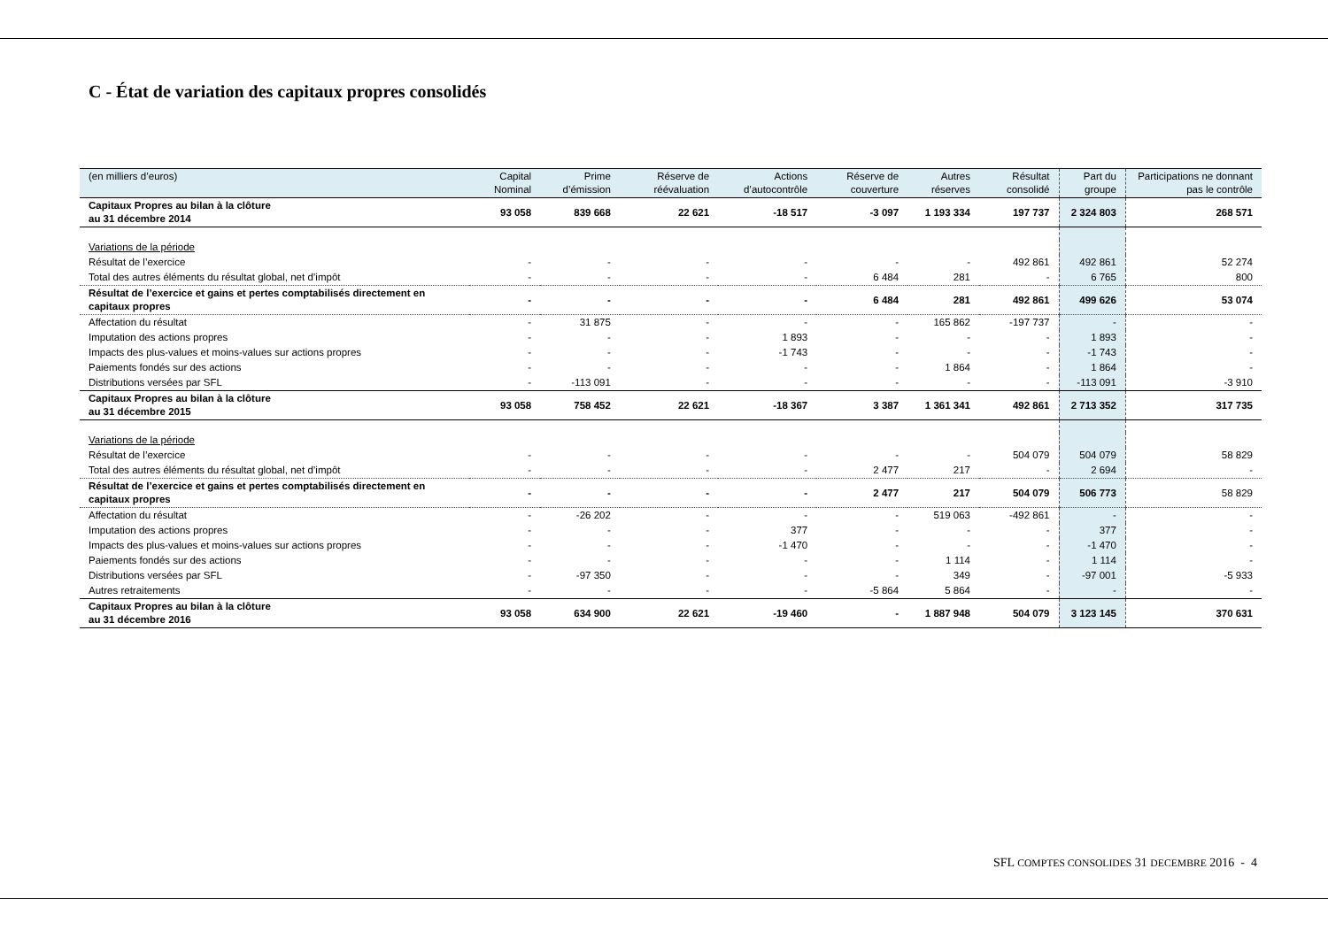C - État de variation des capitaux propres consolidés
| (en milliers d’euros) | Capital Nominal | Prime d’émission | Réserve de réévaluation | Actions d’autocontrôle | Réserve de couverture | Autres réserves | Résultat consolidé | Part du groupe | Participations ne donnant pas le contrôle |
| --- | --- | --- | --- | --- | --- | --- | --- | --- | --- |
| Capitaux Propres au bilan à la clôture au 31 décembre 2014 | 93 058 | 839 668 | 22 621 | -18 517 | -3 097 | 1 193 334 | 197 737 | 2 324 803 | 268 571 |
| Variations de la période | | | | | | | | | |
| Résultat de l’exercice | - | - | - | - | - | - | 492 861 | 492 861 | 52 274 |
| Total des autres éléments du résultat global, net d’impôt | - | - | - | - | 6 484 | 281 | - | 6 765 | 800 |
| Résultat de l’exercice et gains et pertes comptabilisés directement en capitaux propres | - | - | - | - | 6 484 | 281 | 492 861 | 499 626 | 53 074 |
| Affectation du résultat | - | 31 875 | - | - | - | 165 862 | -197 737 | - | - |
| Imputation des actions propres | - | - | - | 1 893 | - | - | - | 1 893 | - |
| Impacts des plus-values et moins-values sur actions propres | - | - | - | -1 743 | - | - | - | -1 743 | - |
| Paiements fondés sur des actions | - | - | - | - | - | 1 864 | - | 1 864 | - |
| Distributions versées par SFL | - | -113 091 | - | - | - | - | - | -113 091 | -3 910 |
| Capitaux Propres au bilan à la clôture au 31 décembre 2015 | 93 058 | 758 452 | 22 621 | -18 367 | 3 387 | 1 361 341 | 492 861 | 2 713 352 | 317 735 |
| Variations de la période | | | | | | | | | |
| Résultat de l’exercice | - | - | - | - | - | - | 504 079 | 504 079 | 58 829 |
| Total des autres éléments du résultat global, net d’impôt | - | - | - | - | 2 477 | 217 | - | 2 694 | - |
| Résultat de l’exercice et gains et pertes comptabilisés directement en capitaux propres | - | - | - | - | 2 477 | 217 | 504 079 | 506 773 | 58 829 |
| Affectation du résultat | - | -26 202 | - | - | - | 519 063 | -492 861 | - | - |
| Imputation des actions propres | - | - | - | 377 | - | - | - | 377 | - |
| Impacts des plus-values et moins-values sur actions propres | - | - | - | -1 470 | - | - | - | -1 470 | - |
| Paiements fondés sur des actions | - | - | - | - | - | 1 114 | - | 1 114 | - |
| Distributions versées par SFL | - | -97 350 | - | - | - | 349 | - | -97 001 | -5 933 |
| Autres retraitements | - | - | - | - | -5 864 | 5 864 | - | - | - |
| Capitaux Propres au bilan à la clôture au 31 décembre 2016 | 93 058 | 634 900 | 22 621 | -19 460 | - | 1 887 948 | 504 079 | 3 123 145 | 370 631 |
SFL COMPTES CONSOLIDES 31 DECEMBRE 2016 - 4